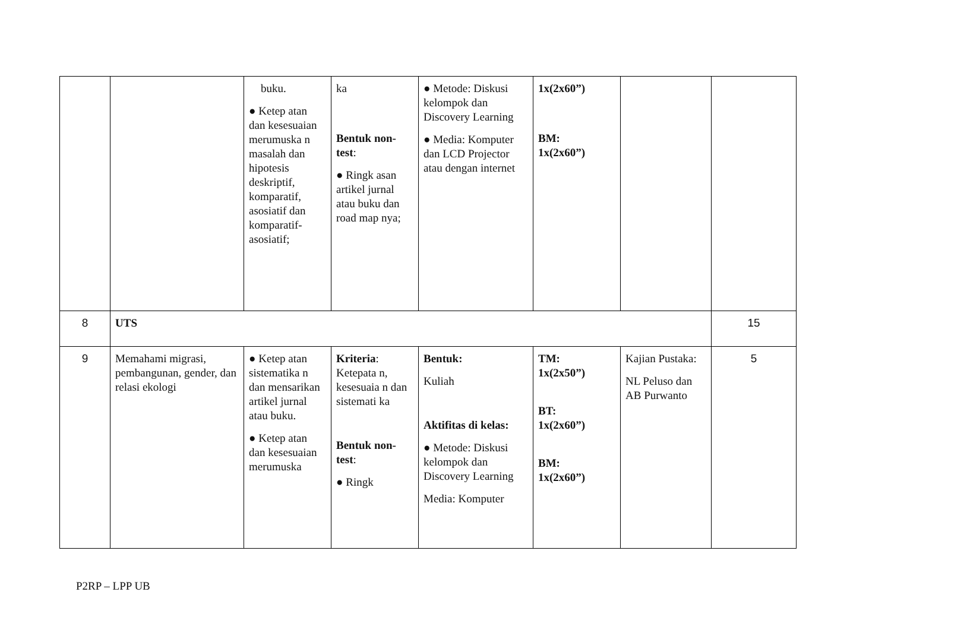| | | buku. ● Ketep atan dan kesesuaian merumuska n masalah dan hipotesis deskriptif, komparatif, asosiatif dan komparatif-asosiatif; | ka Bentuk non-test : ● Ringk asan artikel jurnal atau buku dan road map nya; | ● Metode: Diskusi kelompok dan Discovery Learning ● Media: Komputer dan LCD Projector atau dengan internet | 1x(2x60”) BM: 1x(2x60”) | | |
| 8 | UTS | | | | | | 15 |
| 9 | Memahami migrasi, pembangunan, gender, dan relasi ekologi | ● Ketep atan sistematika n dan mensarikan artikel jurnal atau buku. ● Ketep atan dan kesesuaian merumuska | Kriteria : Ketepata n, kesesuaia n dan sistemati ka Bentuk non-test : ● Ringk | Bentuk: Kuliah Aktifitas di kelas: ● Metode: Diskusi kelompok dan Discovery Learning Media: Komputer | TM: 1x(2x50”) BT: 1x(2x60”) BM: 1x(2x60”) | Kajian Pustaka: NL Peluso dan AB Purwanto | 5 |
P2RP – LPP UB